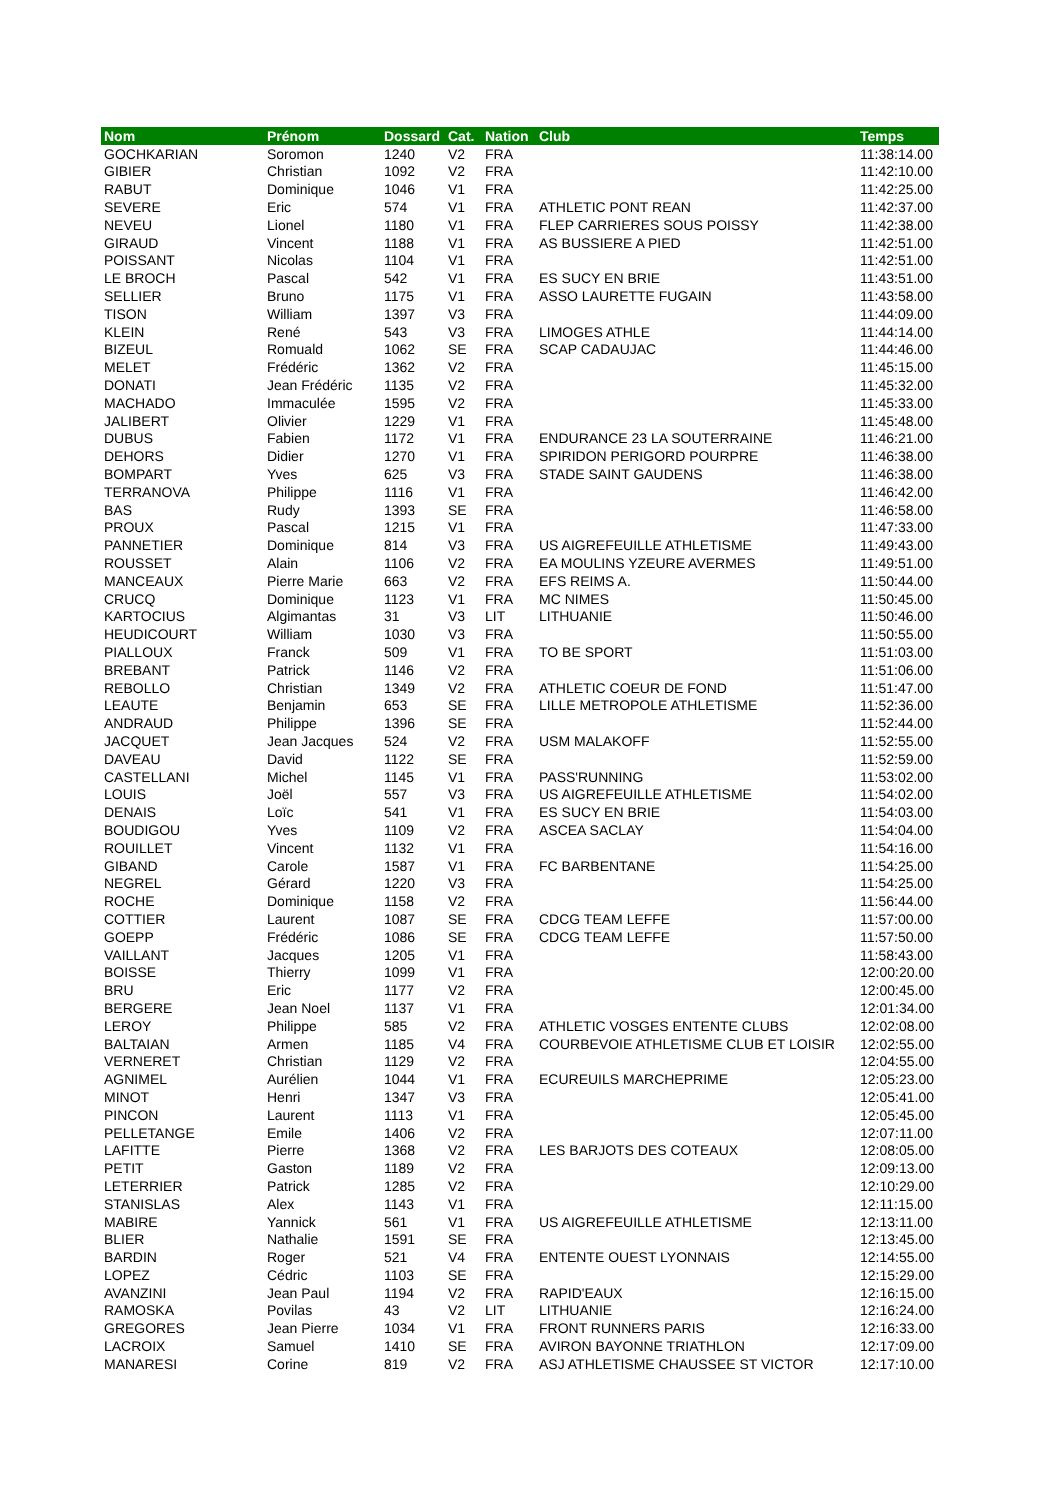| Nom | Prénom | Dossard | Cat. | Nation | Club | Temps |
| --- | --- | --- | --- | --- | --- | --- |
| GOCHKARIAN | Soromon | 1240 | V2 | FRA | | 11:38:14.00 |
| GIBIER | Christian | 1092 | V2 | FRA | | 11:42:10.00 |
| RABUT | Dominique | 1046 | V1 | FRA | | 11:42:25.00 |
| SEVERE | Eric | 574 | V1 | FRA | ATHLETIC PONT REAN | 11:42:37.00 |
| NEVEU | Lionel | 1180 | V1 | FRA | FLEP CARRIERES SOUS POISSY | 11:42:38.00 |
| GIRAUD | Vincent | 1188 | V1 | FRA | AS BUSSIERE A PIED | 11:42:51.00 |
| POISSANT | Nicolas | 1104 | V1 | FRA | | 11:42:51.00 |
| LE BROCH | Pascal | 542 | V1 | FRA | ES SUCY EN BRIE | 11:43:51.00 |
| SELLIER | Bruno | 1175 | V1 | FRA | ASSO LAURETTE FUGAIN | 11:43:58.00 |
| TISON | William | 1397 | V3 | FRA | | 11:44:09.00 |
| KLEIN | René | 543 | V3 | FRA | LIMOGES ATHLE | 11:44:14.00 |
| BIZEUL | Romuald | 1062 | SE | FRA | SCAP CADAUJAC | 11:44:46.00 |
| MELET | Frédéric | 1362 | V2 | FRA | | 11:45:15.00 |
| DONATI | Jean Frédéric | 1135 | V2 | FRA | | 11:45:32.00 |
| MACHADO | Immaculée | 1595 | V2 | FRA | | 11:45:33.00 |
| JALIBERT | Olivier | 1229 | V1 | FRA | | 11:45:48.00 |
| DUBUS | Fabien | 1172 | V1 | FRA | ENDURANCE 23 LA SOUTERRAINE | 11:46:21.00 |
| DEHORS | Didier | 1270 | V1 | FRA | SPIRIDON PERIGORD POURPRE | 11:46:38.00 |
| BOMPART | Yves | 625 | V3 | FRA | STADE SAINT GAUDENS | 11:46:38.00 |
| TERRANOVA | Philippe | 1116 | V1 | FRA | | 11:46:42.00 |
| BAS | Rudy | 1393 | SE | FRA | | 11:46:58.00 |
| PROUX | Pascal | 1215 | V1 | FRA | | 11:47:33.00 |
| PANNETIER | Dominique | 814 | V3 | FRA | US AIGREFEUILLE ATHLETISME | 11:49:43.00 |
| ROUSSET | Alain | 1106 | V2 | FRA | EA MOULINS YZEURE AVERMES | 11:49:51.00 |
| MANCEAUX | Pierre Marie | 663 | V2 | FRA | EFS REIMS A. | 11:50:44.00 |
| CRUCQ | Dominique | 1123 | V1 | FRA | MC NIMES | 11:50:45.00 |
| KARTOCIUS | Algimantas | 31 | V3 | LIT | LITHUANIE | 11:50:46.00 |
| HEUDICOURT | William | 1030 | V3 | FRA | | 11:50:55.00 |
| PIALLOUX | Franck | 509 | V1 | FRA | TO BE SPORT | 11:51:03.00 |
| BREBANT | Patrick | 1146 | V2 | FRA | | 11:51:06.00 |
| REBOLLO | Christian | 1349 | V2 | FRA | ATHLETIC COEUR DE FOND | 11:51:47.00 |
| LEAUTE | Benjamin | 653 | SE | FRA | LILLE METROPOLE ATHLETISME | 11:52:36.00 |
| ANDRAUD | Philippe | 1396 | SE | FRA | | 11:52:44.00 |
| JACQUET | Jean Jacques | 524 | V2 | FRA | USM MALAKOFF | 11:52:55.00 |
| DAVEAU | David | 1122 | SE | FRA | | 11:52:59.00 |
| CASTELLANI | Michel | 1145 | V1 | FRA | PASS'RUNNING | 11:53:02.00 |
| LOUIS | Joël | 557 | V3 | FRA | US AIGREFEUILLE ATHLETISME | 11:54:02.00 |
| DENAIS | Loïc | 541 | V1 | FRA | ES SUCY EN BRIE | 11:54:03.00 |
| BOUDIGOU | Yves | 1109 | V2 | FRA | ASCEA SACLAY | 11:54:04.00 |
| ROUILLET | Vincent | 1132 | V1 | FRA | | 11:54:16.00 |
| GIBAND | Carole | 1587 | V1 | FRA | FC BARBENTANE | 11:54:25.00 |
| NEGREL | Gérard | 1220 | V3 | FRA | | 11:54:25.00 |
| ROCHE | Dominique | 1158 | V2 | FRA | | 11:56:44.00 |
| COTTIER | Laurent | 1087 | SE | FRA | CDCG TEAM LEFFE | 11:57:00.00 |
| GOEPP | Frédéric | 1086 | SE | FRA | CDCG TEAM LEFFE | 11:57:50.00 |
| VAILLANT | Jacques | 1205 | V1 | FRA | | 11:58:43.00 |
| BOISSE | Thierry | 1099 | V1 | FRA | | 12:00:20.00 |
| BRU | Eric | 1177 | V2 | FRA | | 12:00:45.00 |
| BERGERE | Jean Noel | 1137 | V1 | FRA | | 12:01:34.00 |
| LEROY | Philippe | 585 | V2 | FRA | ATHLETIC VOSGES ENTENTE CLUBS | 12:02:08.00 |
| BALTAIAN | Armen | 1185 | V4 | FRA | COURBEVOIE ATHLETISME CLUB ET LOISIR | 12:02:55.00 |
| VERNERET | Christian | 1129 | V2 | FRA | | 12:04:55.00 |
| AGNIMEL | Aurélien | 1044 | V1 | FRA | ECUREUILS MARCHEPRIME | 12:05:23.00 |
| MINOT | Henri | 1347 | V3 | FRA | | 12:05:41.00 |
| PINCON | Laurent | 1113 | V1 | FRA | | 12:05:45.00 |
| PELLETANGE | Emile | 1406 | V2 | FRA | | 12:07:11.00 |
| LAFITTE | Pierre | 1368 | V2 | FRA | LES BARJOTS DES COTEAUX | 12:08:05.00 |
| PETIT | Gaston | 1189 | V2 | FRA | | 12:09:13.00 |
| LETERRIER | Patrick | 1285 | V2 | FRA | | 12:10:29.00 |
| STANISLAS | Alex | 1143 | V1 | FRA | | 12:11:15.00 |
| MABIRE | Yannick | 561 | V1 | FRA | US AIGREFEUILLE ATHLETISME | 12:13:11.00 |
| BLIER | Nathalie | 1591 | SE | FRA | | 12:13:45.00 |
| BARDIN | Roger | 521 | V4 | FRA | ENTENTE OUEST LYONNAIS | 12:14:55.00 |
| LOPEZ | Cédric | 1103 | SE | FRA | | 12:15:29.00 |
| AVANZINI | Jean Paul | 1194 | V2 | FRA | RAPID'EAUX | 12:16:15.00 |
| RAMOSKA | Povilas | 43 | V2 | LIT | LITHUANIE | 12:16:24.00 |
| GREGORES | Jean Pierre | 1034 | V1 | FRA | FRONT RUNNERS PARIS | 12:16:33.00 |
| LACROIX | Samuel | 1410 | SE | FRA | AVIRON BAYONNE TRIATHLON | 12:17:09.00 |
| MANARESI | Corine | 819 | V2 | FRA | ASJ ATHLETISME CHAUSSEE ST VICTOR | 12:17:10.00 |